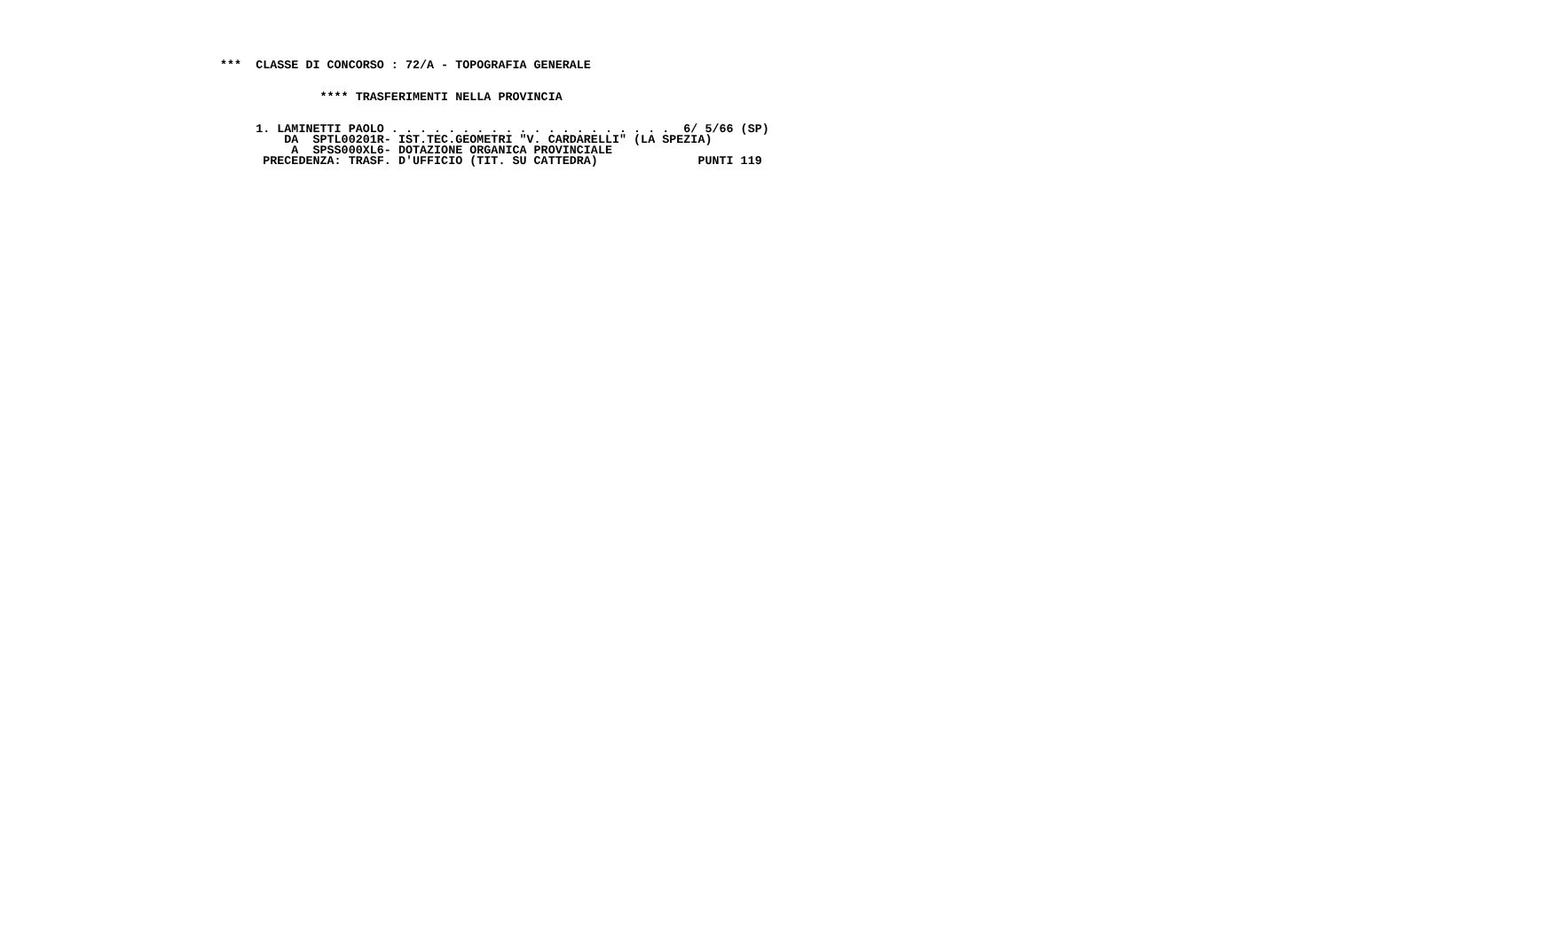***  CLASSE DI CONCORSO : 72/A - TOPOGRAFIA GENERALE


              **** TRASFERIMENTI NELLA PROVINCIA


     1. LAMINETTI PAOLO . . . . . . . . . . . . . . . . . . . .  6/ 5/66 (SP)
         DA  SPTL00201R- IST.TEC.GEOMETRI "V. CARDARELLI" (LA SPEZIA)
          A  SPSS000XL6- DOTAZIONE ORGANICA PROVINCIALE
      PRECEDENZA: TRASF. D'UFFICIO (TIT. SU CATTEDRA)              PUNTI 119